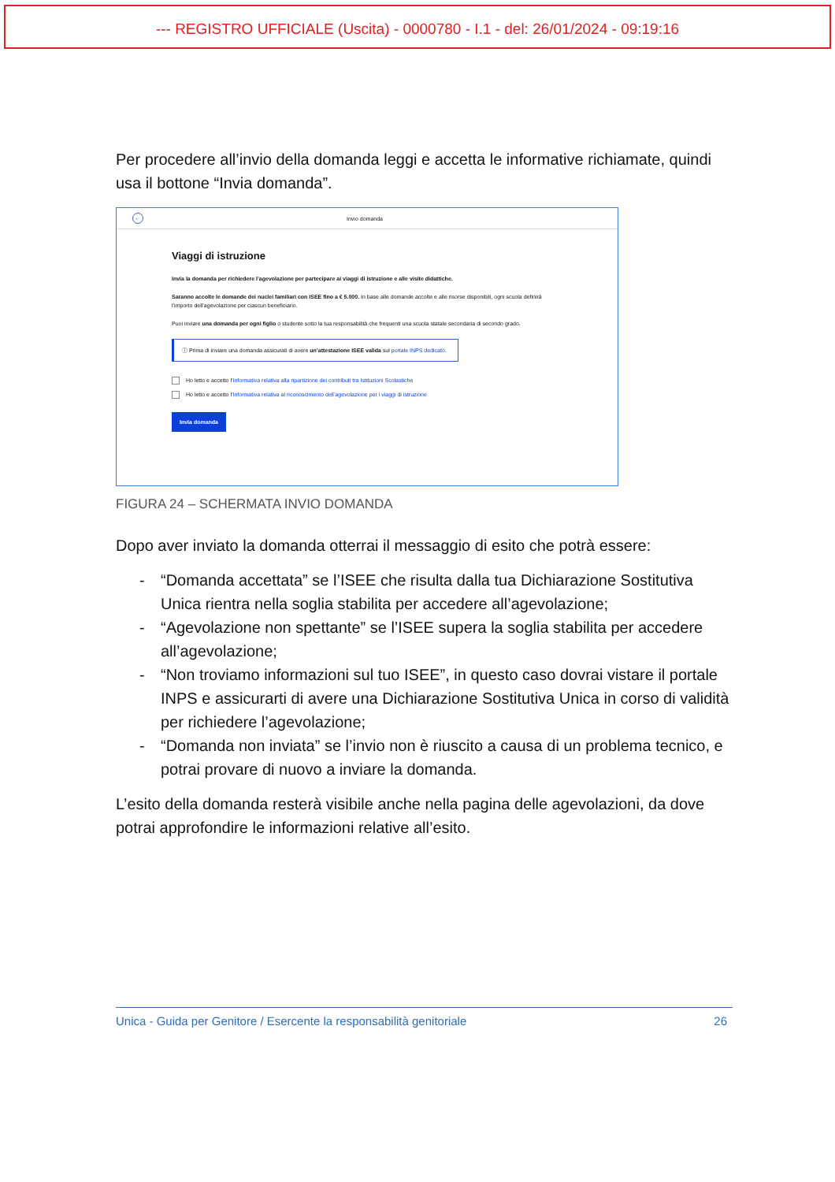--- REGISTRO UFFICIALE (Uscita) - 0000780 - I.1 - del: 26/01/2024 - 09:19:16
Per procedere all’invio della domanda leggi e accetta le informative richiamate, quindi usa il bottone “Invia domanda”.
←
Invio domanda
Viaggi di istruzione
Invia la domanda per richiedere l’agevolazione per partecipare ai viaggi di istruzione e alle visite didattiche.
Saranno accolte le domande dei nuclei familiari con ISEE fino a € 5.000. In base alle domande accolte e alle risorse disponibili, ogni scuola definirà l’importo dell’agevolazione per ciascun beneficiario.
Puoi inviare una domanda per ogni figlio o studente sotto la tua responsabilità che frequenti una scuola statale secondaria di secondo grado.
ⓘ Prima di inviare una domanda assicurati di avere un’attestazione ISEE valida sul portale INPS dedicato.
Ho letto e accetto l’Informativa relativa alla ripartizione dei contributi tra Istituzioni Scolastiche
Ho letto e accetto l’Informativa relativa al riconoscimento dell’agevolazione per i viaggi di istruzione
Invia domanda
FIGURA 24 – SCHERMATA INVIO DOMANDA
Dopo aver inviato la domanda otterrai il messaggio di esito che potrà essere:
- “Domanda accettata” se l’ISEE che risulta dalla tua Dichiarazione Sostitutiva Unica rientra nella soglia stabilita per accedere all’agevolazione;
- “Agevolazione non spettante” se l’ISEE supera la soglia stabilita per accedere all’agevolazione;
- “Non troviamo informazioni sul tuo ISEE”, in questo caso dovrai vistare il portale INPS e assicurarti di avere una Dichiarazione Sostitutiva Unica in corso di validità per richiedere l’agevolazione;
- “Domanda non inviata” se l’invio non è riuscito a causa di un problema tecnico, e potrai provare di nuovo a inviare la domanda.
L’esito della domanda resterà visibile anche nella pagina delle agevolazioni, da dove potrai approfondire le informazioni relative all’esito.
Unica - Guida per Genitore / Esercente la responsabilità genitoriale 26